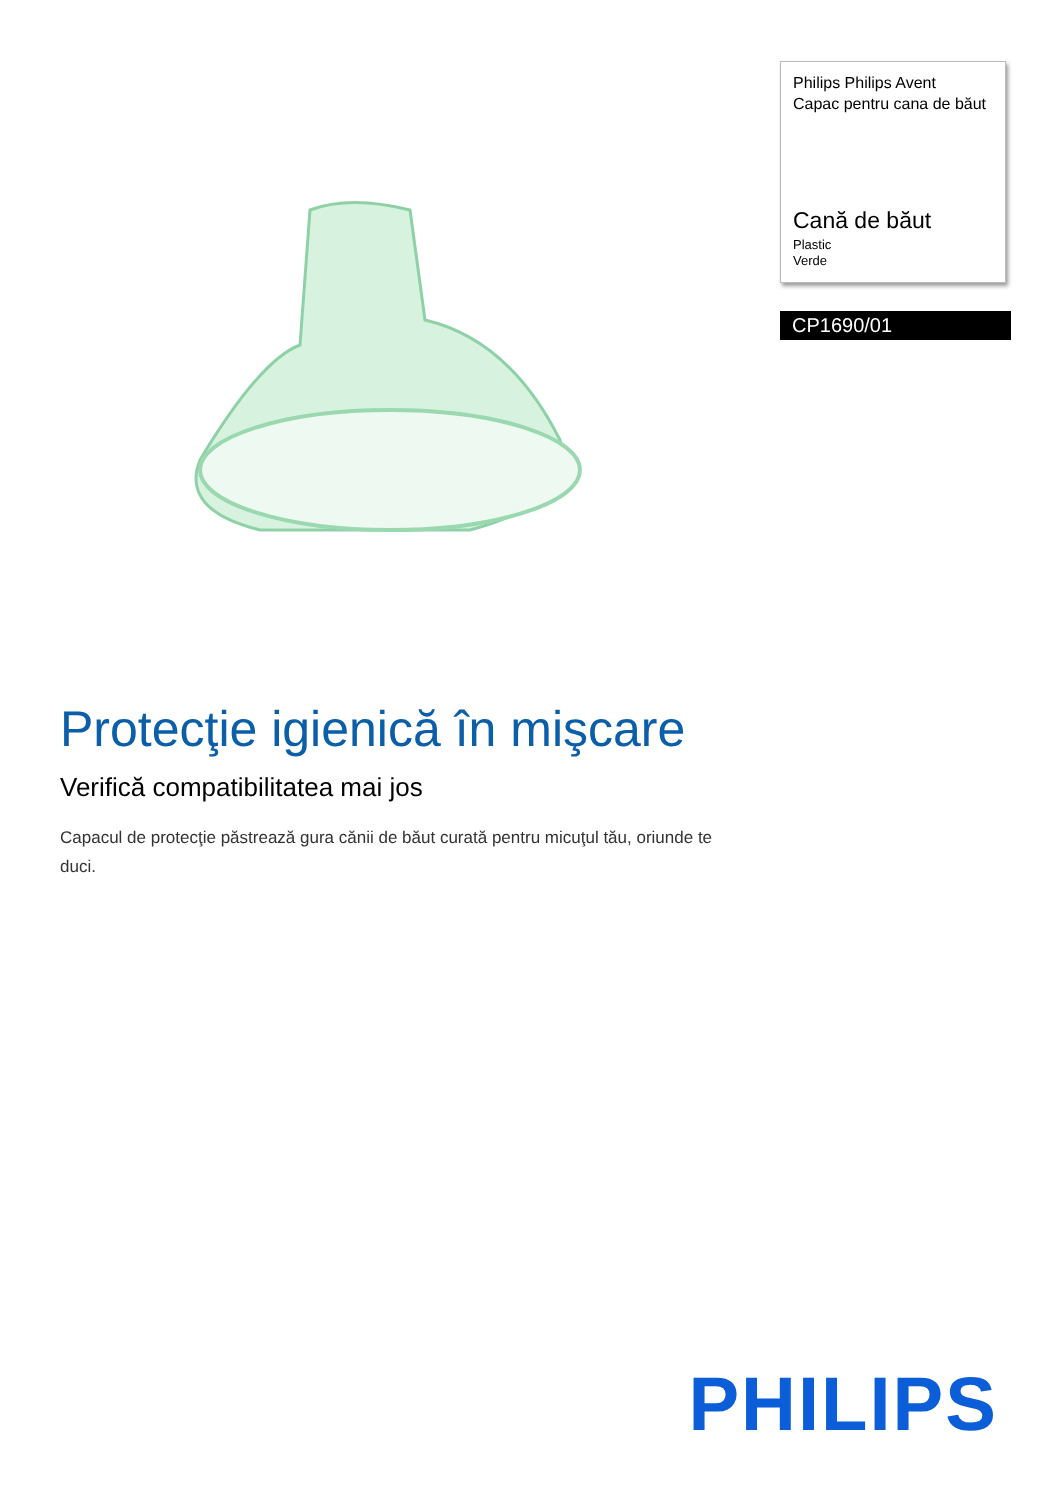Philips Philips Avent
Capac pentru cana de băut
Cană de băut
Plastic
Verde
CP1690/01
Protecţie igienică în mişcare
Verifică compatibilitatea mai jos
Capacul de protecţie păstrează gura cănii de băut curată pentru micuţul tău, oriunde te duci.
PHILIPS